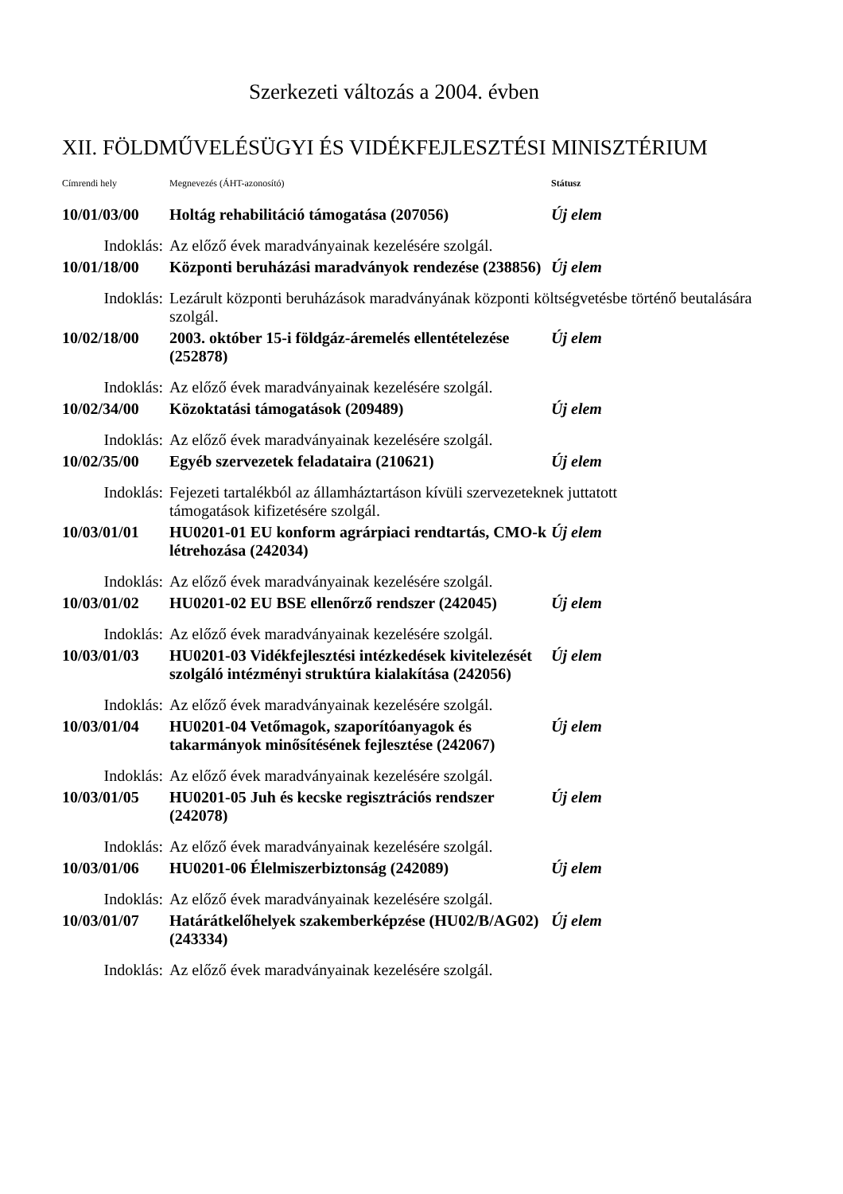Szerkezeti változás a 2004. évben
XII. FÖLDMŰVELÉSÜGYI ÉS VIDÉKFEJLESZTÉSI MINISZTÉRIUM
| Címrendi hely | Megnevezés (ÁHT-azonosító) | Státusz |
| --- | --- | --- |
| 10/01/03/00 | Holtág rehabilitáció támogatása (207056) | Új elem |
| Indoklás: | Az előző évek maradványainak kezelésére szolgál. | |
| 10/01/18/00 | Központi beruházási maradványok rendezése (238856) | Új elem |
| Indoklás: | Lezárult központi beruházások maradványának központi költségvetésbe történő beutalására szolgál. | |
| 10/02/18/00 | 2003. október 15-i földgáz-áremelés ellentételezése (252878) | Új elem |
| Indoklás: | Az előző évek maradványainak kezelésére szolgál. | |
| 10/02/34/00 | Közoktatási támogatások (209489) | Új elem |
| Indoklás: | Az előző évek maradványainak kezelésére szolgál. | |
| 10/02/35/00 | Egyéb szervezetek feladataira (210621) | Új elem |
| Indoklás: | Fejezeti tartalékból az államháztartáson kívüli szervezeteknek juttatott támogatások kifizetésére szolgál. | |
| 10/03/01/01 | HU0201-01 EU konform agrárpiaci rendtartás, CMO-k létrehozása (242034) | Új elem |
| Indoklás: | Az előző évek maradványainak kezelésére szolgál. | |
| 10/03/01/02 | HU0201-02 EU BSE ellenőrző rendszer (242045) | Új elem |
| Indoklás: | Az előző évek maradványainak kezelésére szolgál. | |
| 10/03/01/03 | HU0201-03 Vidékfejlesztési intézkedések kivitelezését szolgáló intézményi struktúra kialakítása (242056) | Új elem |
| Indoklás: | Az előző évek maradványainak kezelésére szolgál. | |
| 10/03/01/04 | HU0201-04 Vetőmagok, szaporítóanyagok és takarmányok minősítésének fejlesztése (242067) | Új elem |
| Indoklás: | Az előző évek maradványainak kezelésére szolgál. | |
| 10/03/01/05 | HU0201-05 Juh és kecske regisztrációs rendszer (242078) | Új elem |
| Indoklás: | Az előző évek maradványainak kezelésére szolgál. | |
| 10/03/01/06 | HU0201-06 Élelmiszerbiztonság (242089) | Új elem |
| Indoklás: | Az előző évek maradványainak kezelésére szolgál. | |
| 10/03/01/07 | Határátkelőhelyek szakemberképzése (HU02/B/AG02) (243334) | Új elem |
| Indoklás: | Az előző évek maradványainak kezelésére szolgál. | |